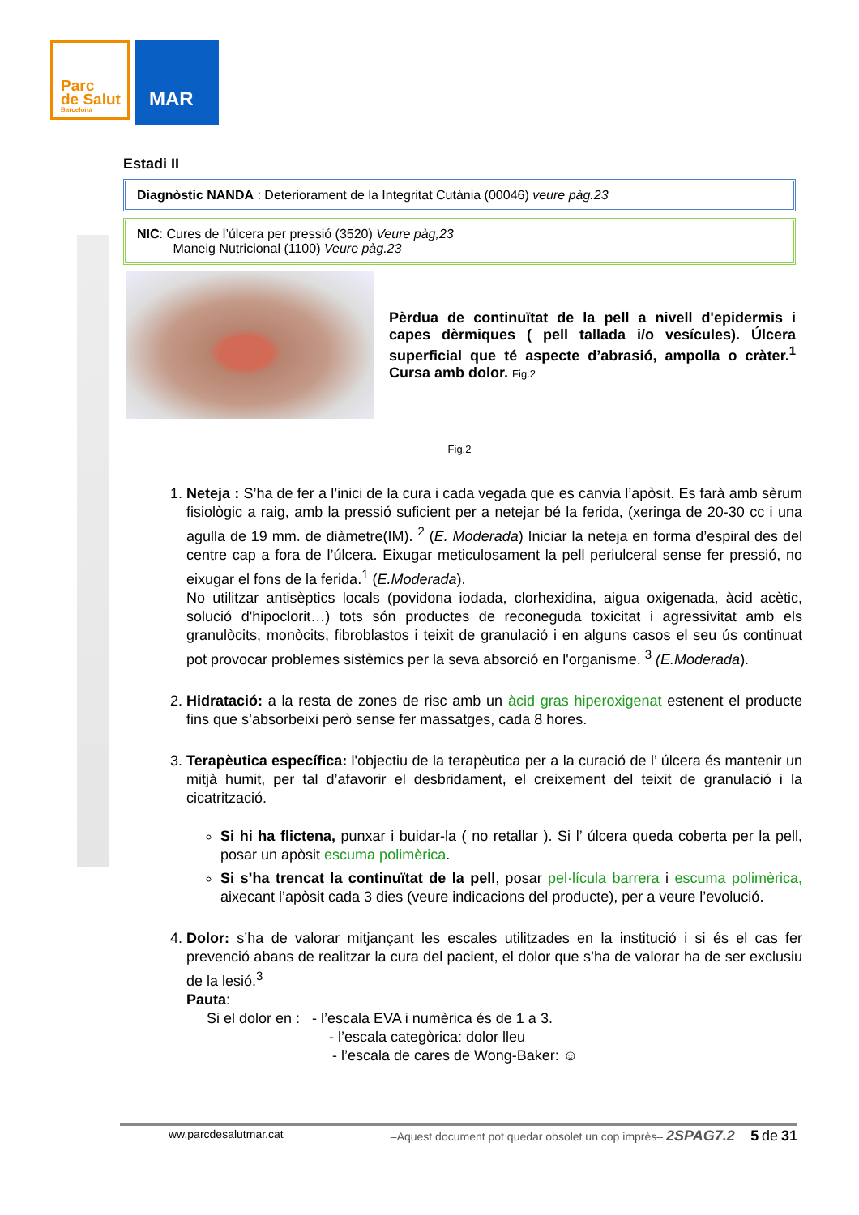Parc
de Salut
Barcelona
MAR
Estadi II
Diagnòstic NANDA : Deteriorament de la Integritat Cutània (00046) veure pàg.23
NIC: Cures de l’úlcera per pressió (3520) Veure pàg,23
Maneig Nutricional (1100) Veure pàg.23
Pèrdua de continuïtat de la pell a nivell d'epidermis i capes dèrmiques ( pell tallada i/o vesícules). Úlcera superficial que té aspecte d’abrasió, ampolla o cràter.<sup>1</sup> Cursa amb dolor. Fig.2
Fig.2
1. Neteja : S’ha de fer a l’inici de la cura i cada vegada que es canvia l’apòsit. Es farà amb sèrum fisiològic a raig, amb la pressió suficient per a netejar bé la ferida, (xeringa de 20-30 cc i una agulla de 19 mm. de diàmetre(IM). <sup>2</sup> (E. Moderada) Iniciar la neteja en forma d’espiral des del centre cap a fora de l’úlcera. Eixugar meticulosament la pell periulceral sense fer pressió, no eixugar el fons de la ferida.<sup>1</sup> (E.Moderada).
No utilitzar antisèptics locals (povidona iodada, clorhexidina, aigua oxigenada, àcid acètic, solució d'hipoclorit…) tots són productes de reconeguda toxicitat i agressivitat amb els granulòcits, monòcits, fibroblastos i teixit de granulació i en alguns casos el seu ús continuat pot provocar problemes sistèmics per la seva absorció en l'organisme. <sup>3</sup> (E.Moderada).
2. Hidratació: a la resta de zones de risc amb un àcid gras hiperoxigenat estenent el producte fins que s’absorbeixi però sense fer massatges, cada 8 hores.
3. Terapèutica específica: l'objectiu de la terapèutica per a la curació de l’ úlcera és mantenir un mitjà humit, per tal d’afavorir el desbridament, el creixement del teixit de granulació i la cicatrització.
Si hi ha flictena, punxar i buidar-la ( no retallar ). Si l’ úlcera queda coberta per la pell, posar un apòsit escuma polimèrica.
Si s’ha trencat la continuïtat de la pell, posar pel·lícula barrera i escuma polimèrica, aixecant l’apòsit cada 3 dies (veure indicacions del producte), per a veure l’evolució.
4. Dolor: s’ha de valorar mitjançant les escales utilitzades en la institució i si és el cas fer prevenció abans de realitzar la cura del pacient, el dolor que s’ha de valorar ha de ser exclusiu de la lesió.<sup>3</sup>
Pauta:
Si el dolor en : - l’escala EVA i numèrica és de 1 a 3.
- l’escala categòrica: dolor lleu
- l’escala de cares de Wong-Baker: ☺
ww.parcdesalutmar.cat –Aquest document pot quedar obsolet un cop imprès– 2SPAG7.2 5 de 31